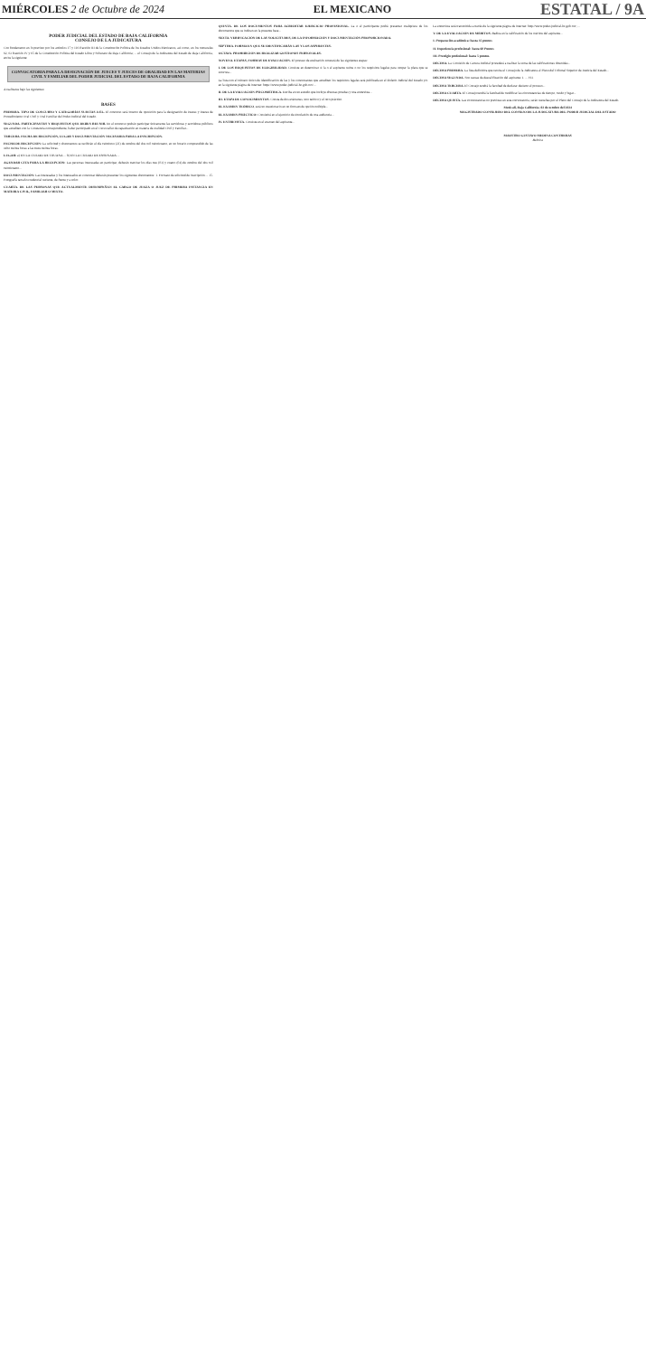MIÉRCOLES 2 de Octubre de 2024 EL MEXICANO ESTATAL / 9A
PODER JUDICIAL DEL ESTADO DE BAJA CALIFORNIA
CONSEJO DE LA JUDICATURA
Con fundamento en lo previsto por los artículos 17 y 116 fracción III de la Constitución Política de los Estados Unidos Mexicanos, así como, en los numerales 62, 63 fracción IV y 65 de la Constitución Política del Estado Libre y Soberano de Baja California; ... el Consejo de la Judicatura del Estado de Baja California, emite la siguiente:
CONVOCATORIA PARA LA DESIGNACIÓN DE JUECES Y JUECES DE ORALIDAD EN LAS MATERIAS CIVIL Y FAMILIAR DEL PODER JUDICIAL DEL ESTADO DE BAJA CALIFORNIA
A realizarse bajo las siguientes:
BASES
PRIMERA. TIPO DE CONCURSO Y CATEGORÍAS SUJETAS A ÉL. El concurso será interno de oposición para la designación de Jueces y Jueces de Procedimiento Oral Civil y Oral Familiar del Poder Judicial del Estado.
SEGUNDA. PARTICIPANTES Y REQUISITOS QUE DEBEN REUNIR. En el concurso podrán participar únicamente las servidoras y servidores públicos que acrediten con la Constancia correspondiente, haber participado en el Curso taller de capacitación en materia de oralidad Civil y Familiar...
TERCERA. FECHA DE RECEPCIÓN, LUGAR Y DOCUMENTACIÓN NECESARIA PARA LA INSCRIPCIÓN.
FECHA DE RECEPCIÓN: La solicitud y documentos se recibirán el día veintiuno (21) de octubre del dos mil veinticuatro, en un horario comprendido de las ocho treinta horas a las trece treinta horas.
LUGAR: a) EN LA CIUDAD DE TIJUANA ... b) EN LA CIUDAD DE ENSENADA ...
AGENDAR CITA PARA LA RECEPCIÓN: Las personas interesadas en participar, deberán tramitar los días tres (03) y cuatro (04) de octubre del dos mil veinticuatro...
DOCUMENTACIÓN: Las interesadas y los interesados en concursar deberán presentar los siguientes documentos: 1. Formato de solicitud de inscripción ... 15. Fotografía tamaño credencial reciente, de frente y a color.
CUARTA. DE LAS PERSONAS QUE ACTUALMENTE DESEMPEÑAN EL CARGO DE JUEZA O JUEZ DE PRIMERA INSTANCIA EN MATERIA CIVIL, FAMILIAR O MIXTO.
QUINTA. DE LOS DOCUMENTOS PARA ACREDITAR EJERCICIO PROFESIONAL. La o el participante podrá presentar cualquiera de los documentos que se indican en la presente base...
SEXTA. VERIFICACIÓN DE LAS SOLICITUDES, DE LA INFORMACIÓN Y DOCUMENTACIÓN PROPORCIONADA.
SÉPTIMA. FORMA EN QUE SE IDENTIFICARÁN LAS Y LOS ASPIRANTES.
OCTAVA. PROHIBICIÓN DE REALIZAR GESTIONES PERSONALES.
NOVENA. ETAPAS, FORMAS DE EVALUACIÓN. El proceso de evaluación constará de las siguientes etapas:
I. DE LOS REQUISITOS DE ELEGIBILIDAD. Consiste en determinar si la o el aspirante reúne o no los requisitos legales para ocupar la plaza que se convoca...
La lista con el número único de identificación de las y los concursantes que acrediten los requisitos legales será publicada en el Boletín Judicial del Estado y/o en la siguiente página de internet: https://www.poder-judicial-bc.gob.mx/...
II. DE LA EVALUACIÓN PSICOMÉTRICA. Estriba en un estudio que incluye diversas pruebas y una entrevista...
III. ETAPA DE CONOCIMIENTOS. Consta de dos exámenes, uno teórico y el otro práctico.
EL EXAMEN TEÓRICO, será un cuestionario en un formato de opción múltiple...
EL EXAMEN PRÁCTICO: Consistirá en el ejercicio de simulación de una audiencia...
IV. ENTREVISTA. Consiste en el examen del aspirante...
La entrevista será transmitida a través de la siguiente página de internet: http://www.poder-judicial-bc.gob.mx; ...
V. DE LA EVALUACIÓN DE MÉRITOS. Radica en la calificación de los méritos del aspirante...
I. Preparación académica: hasta 35 puntos
II. Experiencia profesional: hasta 60 Puntos
III. Prestigio profesional: hasta 5 puntos.
DÉCIMA. La Comisión de Carrera Judicial procederá a realizar la suma de las calificaciones obtenidas...
DÉCIMA PRIMERA. La lista definitiva que remita el Consejo de la Judicatura al Pleno del Tribunal Superior de Justicia del Estado...
DÉCIMA SEGUNDA. Son causas de descalificación del aspirante: I. ... VII.
DÉCIMA TERCERA. El Consejo tendrá la facultad de declarar desierto el proceso...
DÉCIMA CUARTA. El Consejo tendrá la facultad de modificar las circunstancias de tiempo, modo y lugar...
DÉCIMA QUINTA. Las circunstancias no previstas en esta convocatoria, serán resueltas por el Pleno del Consejo de la Judicatura del Estado.
Mexicali, Baja California; 02 de octubre del 2024
MAGISTRADO CONSEJERO DEL CONSEJO DE LA JUDICATURA DEL PODER JUDICIAL DEL ESTADO
MAESTRO GUSTAVO MEDINA CONTRERAS
Rubrica